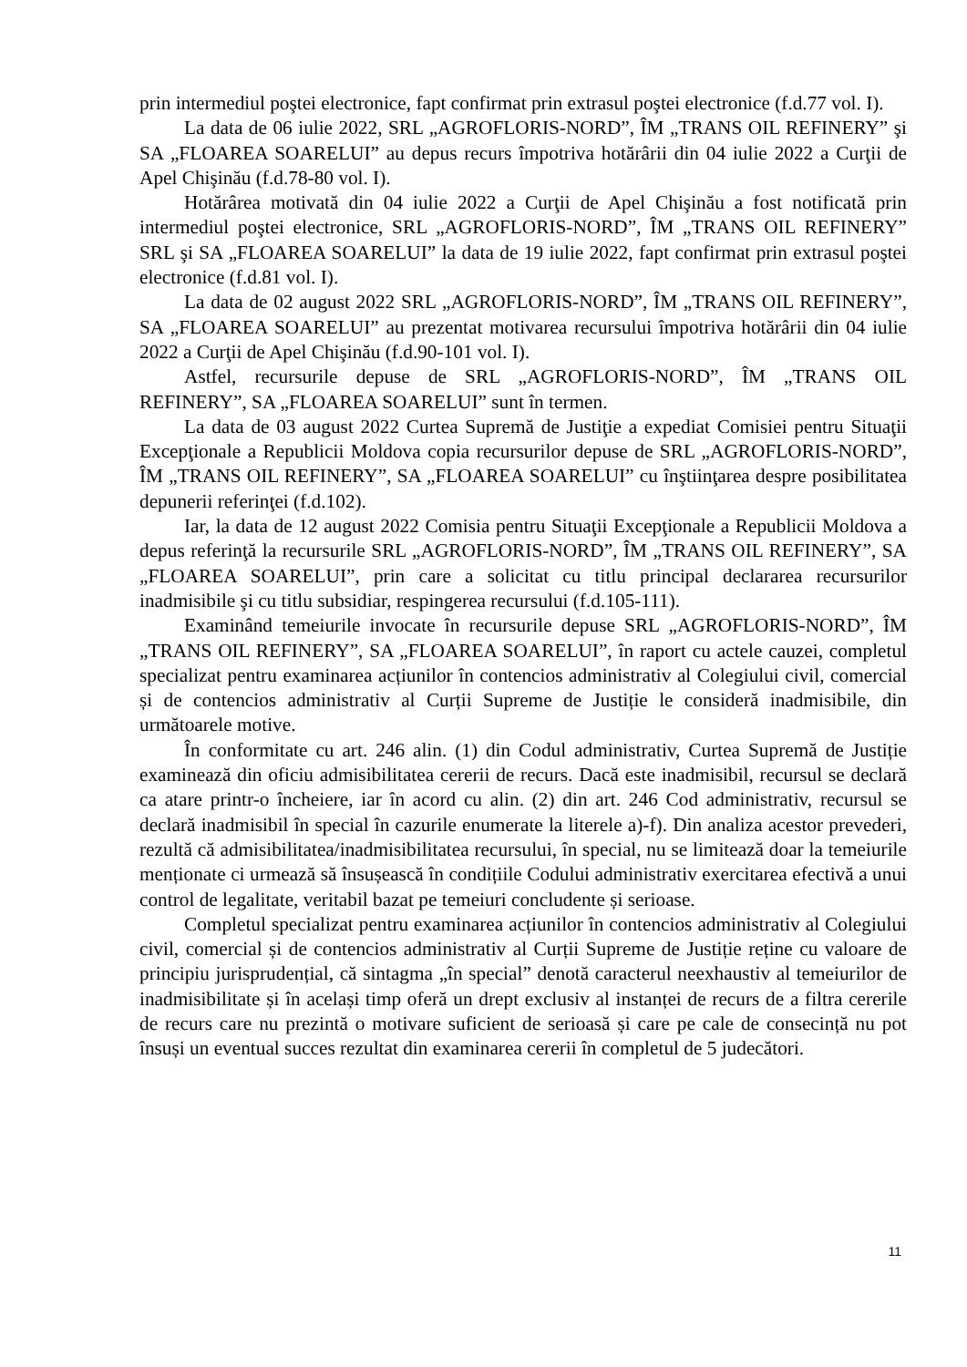prin intermediul poştei electronice, fapt confirmat prin extrasul poştei electronice (f.d.77 vol. I).
La data de 06 iulie 2022, SRL „AGROFLORIS-NORD”, ÎM „TRANS OIL REFINERY” şi SA „FLOAREA SOARELUI” au depus recurs împotriva hotărârii din 04 iulie 2022 a Curţii de Apel Chişinău (f.d.78-80 vol. I).
Hotărârea motivată din 04 iulie 2022 a Curţii de Apel Chişinău a fost notificată prin intermediul poştei electronice, SRL „AGROFLORIS-NORD”, ÎM „TRANS OIL REFINERY” SRL şi SA „FLOAREA SOARELUI” la data de 19 iulie 2022, fapt confirmat prin extrasul poştei electronice (f.d.81 vol. I).
La data de 02 august 2022 SRL „AGROFLORIS-NORD”, ÎM „TRANS OIL REFINERY”, SA „FLOAREA SOARELUI” au prezentat motivarea recursului împotriva hotărârii din 04 iulie 2022 a Curţii de Apel Chişinău (f.d.90-101 vol. I).
Astfel, recursurile depuse de SRL „AGROFLORIS-NORD”, ÎM „TRANS OIL REFINERY”, SA „FLOAREA SOARELUI” sunt în termen.
La data de 03 august 2022 Curtea Supremă de Justiţie a expediat Comisiei pentru Situaţii Excepţionale a Republicii Moldova copia recursurilor depuse de SRL „AGROFLORIS-NORD”, ÎM „TRANS OIL REFINERY”, SA „FLOAREA SOARELUI” cu înştiinţarea despre posibilitatea depunerii referinţei (f.d.102).
Iar, la data de 12 august 2022 Comisia pentru Situaţii Excepţionale a Republicii Moldova a depus referinţă la recursurile SRL „AGROFLORIS-NORD”, ÎM „TRANS OIL REFINERY”, SA „FLOAREA SOARELUI”, prin care a solicitat cu titlu principal declararea recursurilor inadmisibile şi cu titlu subsidiar, respingerea recursului (f.d.105-111).
Examinând temeiurile invocate în recursurile depuse SRL „AGROFLORIS-NORD”, ÎM „TRANS OIL REFINERY”, SA „FLOAREA SOARELUI”, în raport cu actele cauzei, completul specializat pentru examinarea acțiunilor în contencios administrativ al Colegiului civil, comercial și de contencios administrativ al Curții Supreme de Justiție le consideră inadmisibile, din următoarele motive.
În conformitate cu art. 246 alin. (1) din Codul administrativ, Curtea Supremă de Justiție examinează din oficiu admisibilitatea cererii de recurs. Dacă este inadmisibil, recursul se declară ca atare printr-o încheiere, iar în acord cu alin. (2) din art. 246 Cod administrativ, recursul se declară inadmisibil în special în cazurile enumerate la literele a)-f). Din analiza acestor prevederi, rezultă că admisibilitatea/inadmisibilitatea recursului, în special, nu se limitează doar la temeiurile menționate ci urmează să însușească în condițiile Codului administrativ exercitarea efectivă a unui control de legalitate, veritabil bazat pe temeiuri concludente și serioase.
Completul specializat pentru examinarea acțiunilor în contencios administrativ al Colegiului civil, comercial și de contencios administrativ al Curții Supreme de Justiție reține cu valoare de principiu jurisprudențial, că sintagma „în special” denotă caracterul neexhaustiv al temeiurilor de inadmisibilitate și în același timp oferă un drept exclusiv al instanței de recurs de a filtra cererile de recurs care nu prezintă o motivare suficient de serioasă și care pe cale de consecință nu pot însuși un eventual succes rezultat din examinarea cererii în completul de 5 judecători.
11